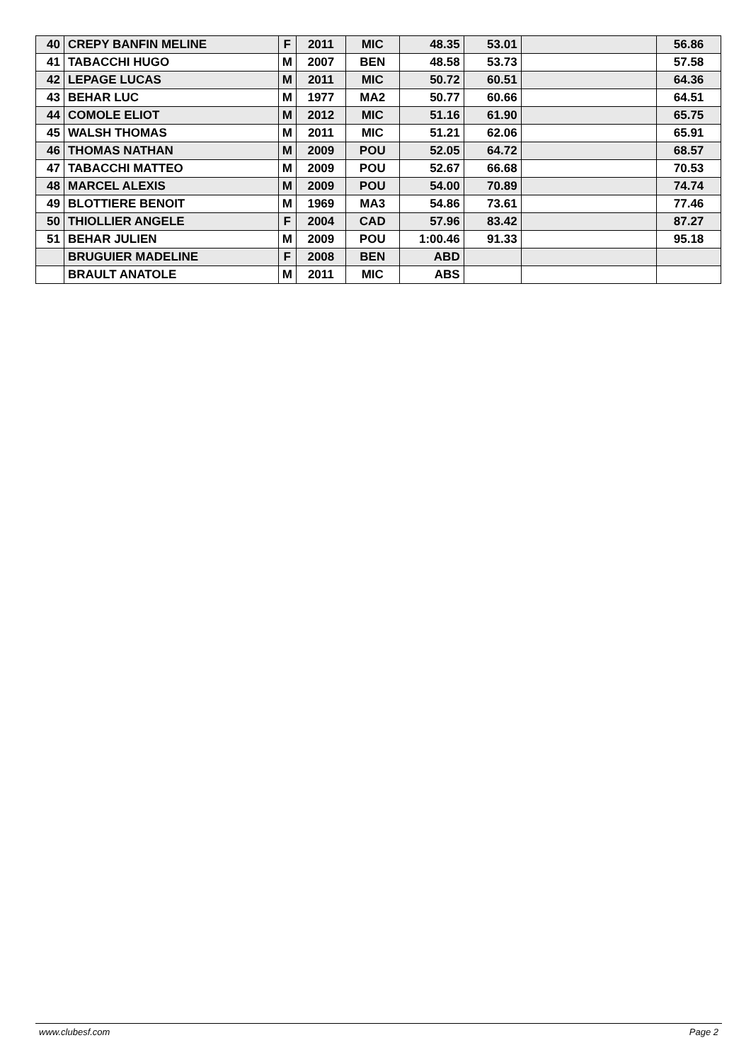| 40 | CREPY BANFIN MELINE | F | 2011 | MIC | 48.35 | 53.01 | | 56.86 |
| 41 | TABACCHI HUGO | M | 2007 | BEN | 48.58 | 53.73 | | 57.58 |
| 42 | LEPAGE LUCAS | M | 2011 | MIC | 50.72 | 60.51 | | 64.36 |
| 43 | BEHAR LUC | M | 1977 | MA2 | 50.77 | 60.66 | | 64.51 |
| 44 | COMOLE ELIOT | M | 2012 | MIC | 51.16 | 61.90 | | 65.75 |
| 45 | WALSH THOMAS | M | 2011 | MIC | 51.21 | 62.06 | | 65.91 |
| 46 | THOMAS NATHAN | M | 2009 | POU | 52.05 | 64.72 | | 68.57 |
| 47 | TABACCHI MATTEO | M | 2009 | POU | 52.67 | 66.68 | | 70.53 |
| 48 | MARCEL ALEXIS | M | 2009 | POU | 54.00 | 70.89 | | 74.74 |
| 49 | BLOTTIERE BENOIT | M | 1969 | MA3 | 54.86 | 73.61 | | 77.46 |
| 50 | THIOLLIER ANGELE | F | 2004 | CAD | 57.96 | 83.42 | | 87.27 |
| 51 | BEHAR JULIEN | M | 2009 | POU | 1:00.46 | 91.33 | | 95.18 |
| | BRUGUIER MADELINE | F | 2008 | BEN | ABD | | | |
| | BRAULT ANATOLE | M | 2011 | MIC | ABS | | | |
www.clubesf.com Page 2